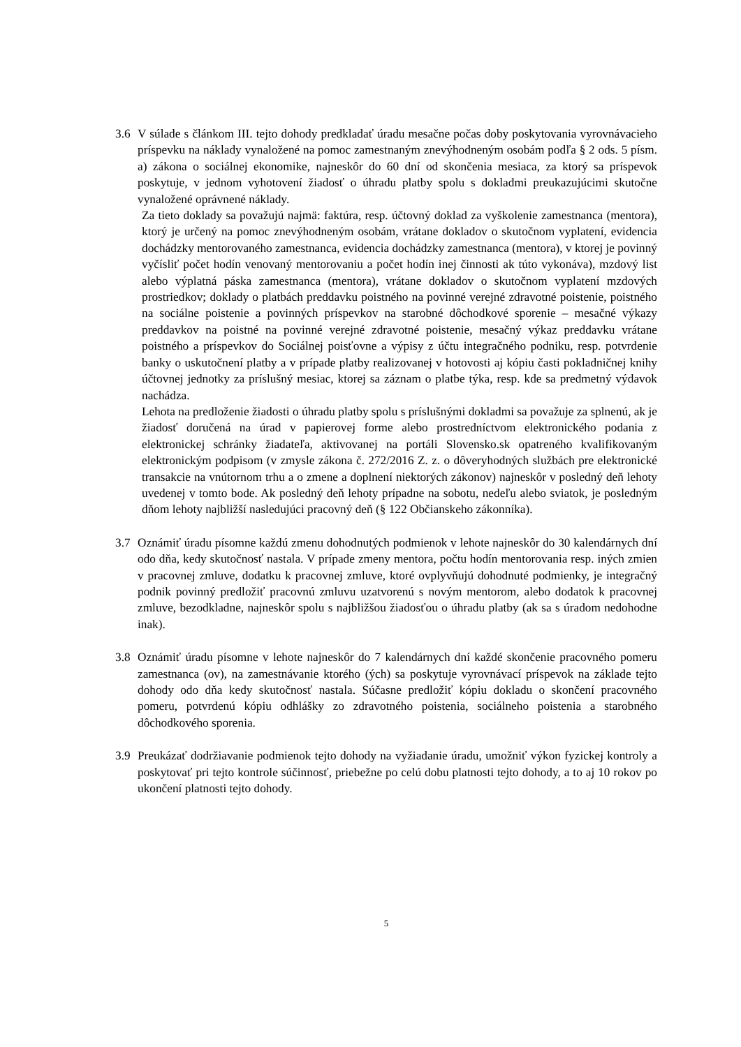3.6 V súlade s článkom III. tejto dohody predkladať úradu mesačne počas doby poskytovania vyrovnávacieho príspevku na náklady vynaložené na pomoc zamestnaným znevýhodneným osobám podľa § 2 ods. 5 písm. a) zákona o sociálnej ekonomike, najneskôr do 60 dní od skončenia mesiaca, za ktorý sa príspevok poskytuje, v jednom vyhotovení žiadosť o úhradu platby spolu s dokladmi preukazujúcimi skutočne vynaložené oprávnené náklady.
Za tieto doklady sa považujú najmä: faktúra, resp. účtovný doklad za vyškolenie zamestnanca (mentora), ktorý je určený na pomoc znevýhodneným osobám, vrátane dokladov o skutočnom vyplatení, evidencia dochádzky mentorovaného zamestnanca, evidencia dochádzky zamestnanca (mentora), v ktorej je povinný vyčísliť počet hodín venovaný mentorovaniu a počet hodín inej činnosti ak túto vykonáva), mzdový list alebo výplatná páska zamestnanca (mentora), vrátane dokladov o skutočnom vyplatení mzdových prostriedkov; doklady o platbách preddavku poistného na povinné verejné zdravotné poistenie, poistného na sociálne poistenie a povinných príspevkov na starobné dôchodkové sporenie – mesačné výkazy preddavkov na poistné na povinné verejné zdravotné poistenie, mesačný výkaz preddavku vrátane poistného a príspevkov do Sociálnej poisťovne a výpisy z účtu integračného podniku, resp. potvrdenie banky o uskutočnení platby a v prípade platby realizovanej v hotovosti aj kópiu časti pokladničnej knihy účtovnej jednotky za príslušný mesiac, ktorej sa záznam o platbe týka, resp. kde sa predmetný výdavok nachádza.
Lehota na predloženie žiadosti o úhradu platby spolu s príslušnými dokladmi sa považuje za splnenú, ak je žiadosť doručená na úrad v papierovej forme alebo prostredníctvom elektronického podania z elektronickej schránky žiadateľa, aktivovanej na portáli Slovensko.sk opatreného kvalifikovaným elektronickým podpisom (v zmysle zákona č. 272/2016 Z. z. o dôveryhodných službách pre elektronické transakcie na vnútornom trhu a o zmene a doplnení niektorých zákonov) najneskôr v posledný deň lehoty uvedenej v tomto bode. Ak posledný deň lehoty prípadne na sobotu, nedeľu alebo sviatok, je posledným dňom lehoty najbližší nasledujúci pracovný deň (§ 122 Občianskeho zákonníka).
3.7 Oznámiť úradu písomne každú zmenu dohodnutých podmienok v lehote najneskôr do 30 kalendárnych dní odo dňa, kedy skutočnosť nastala. V prípade zmeny mentora, počtu hodín mentorovania resp. iných zmien v pracovnej zmluve, dodatku k pracovnej zmluve, ktoré ovplyvňujú dohodnuté podmienky, je integračný podnik povinný predložiť pracovnú zmluvu uzatvorenú s novým mentorom, alebo dodatok k pracovnej zmluve, bezodkladne, najneskôr spolu s najbližšou žiadosťou o úhradu platby (ak sa s úradom nedohodne inak).
3.8 Oznámiť úradu písomne v lehote najneskôr do 7 kalendárnych dní každé skončenie pracovného pomeru zamestnanca (ov), na zamestnávanie ktorého (ých) sa poskytuje vyrovnávací príspevok na základe tejto dohody odo dňa kedy skutočnosť nastala. Súčasne predložiť kópiu dokladu o skončení pracovného pomeru, potvrdenú kópiu odhlášky zo zdravotného poistenia, sociálneho poistenia a starobného dôchodkového sporenia.
3.9 Preukázať dodržiavanie podmienok tejto dohody na vyžiadanie úradu, umožniť výkon fyzickej kontroly a poskytovať pri tejto kontrole súčinnosť, priebežne po celú dobu platnosti tejto dohody, a to aj 10 rokov po ukončení platnosti tejto dohody.
5